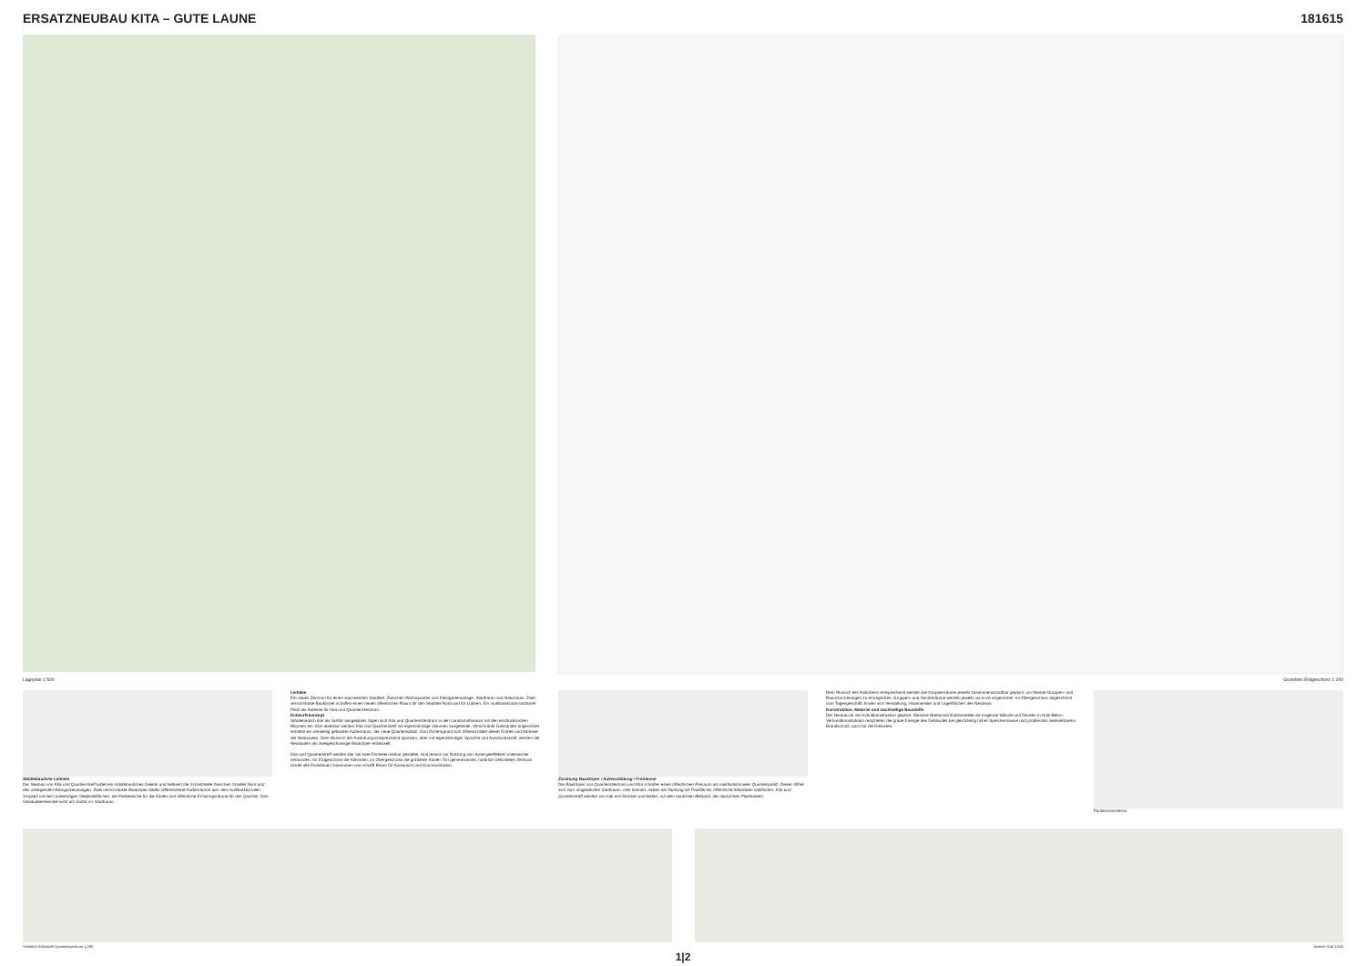ERSATZNEUBAU KITA – GUTE LAUNE 181615
Lageplan 1:500 Grundriss Erdgeschoss 1:200
Städtebauliche Leitidee
Der Neubau von Kita und Quartierstreff bildet ein städtebauliches Gelenk und definiert die Schnittstelle zwischen Stadteil Nord und den anliegenden Kleingartenanlagen. Zwei verschränkte Baukörper bilden differenzierte Außenräume aus: den multifunktionalen Vorplatz mit den notwendigen Stellplatzflächen, die Freibereiche für die Kinder und öffentliche Erholungsräume für das Quartier. Das Gebäudeensemble wirkt als Solitär im Stadtraum.
Leitidee
Ein neues Zentrum für einen wachsenden Stadtteil. Zwischen Wohnquartier und Kleingartenanlage, Stadtraum und Naturraum. Zwei verschränkte Baukörper schaffen einen neuen öffentlichen Raum für den Stadtteil Nord und für Lübben. Ein multifunktional nutzbarer Platz als Adresse für Kita und Quartierszentrum.
Entwurfskonzept
Städtebaulich klar als Solitär ausgebildet, fügen sich Kita und Quartierszentrum in den Landschaftsraum mit den eindrucksvollen Bäumen ein. Klar ablesbar werden Kita und Quartierstreff als eigenständige Volumen ausgebildet. Verschränkt zueinander angeordnet entsteht ein dreiseitig gefasster Außenraum, der neue Quartiersplatz. Zum Eichengrund sich öffnend bildet dieser Entrée und Adresse der Neubauten. Dem Wunsch der Auslobung entsprechend sparsam, aber mit eigenständiger Sprache und Ausdruckskraft, werden die Neubauten als zweigeschossige Baukörper entwickelt.
Kita und Quartierstreff werden klar als zwei Einheiten lesbar gestaltet, sind jedoch zur Nutzung von Synergieeffekten miteinander verbunden. Im Erdgeschoss die Kleinsten, im Obergeschoss die größeren Kinder. Ein gemeinsames, natürlich belichtetes Zentrum bindet alle Funktionen zusammen und schafft Raum für Austausch und Kommunikation.
Zordnung Baukörper / Adressbildung / Freiräume
Die Baukörper von Quartierszentrum und Kita schaffen einen öffentlichen Freiraum als multifunktionalen Quartiersplatz. Dieser öffnet sich zum umgebenden Stadtraum. Hier können, neben der Nutzung als Parkfläche, öffentliche Aktivitäten stattfinden. Kita und Quartierstreff werden von hier erschlossen und bilden, mit dem baulichen Bestand, die räumlichen Platzkanten.
Dem Wunsch der Ausloberin entsprechend werden die Gruppenräume jeweils zusammenschaltbar geplant, um flexible Gruppen- und Raumzuordnungen zu ermöglichen. Gruppen- und Sanitärräume werden jeweils vis-à-vis angeordnet. Im Obergeschoss abgeschirmt vom Tagesgeschäft, finden sich Verwaltung, Hausmeister und Lagerflächen des Neubaus.
Konstruktion, Material und nachhaltige Baustoffe
Der Neubau ist als Hybridkonstruktion geplant. Massive Brettschichtholzbauteile als tragende Wände und Decken in Holz-Beton-Verbundkonstruktion reduzieren die graue Energie des Gebäudes bei gleichzeitig hoher Speichermasse und problemlos realisierbarem Brandschutz, auch für die Kleinsten.
Funktionsschema
Schnitt A-A/Ansicht Quartierszentrum 1:200 Ansicht Süd 1:200
1|2